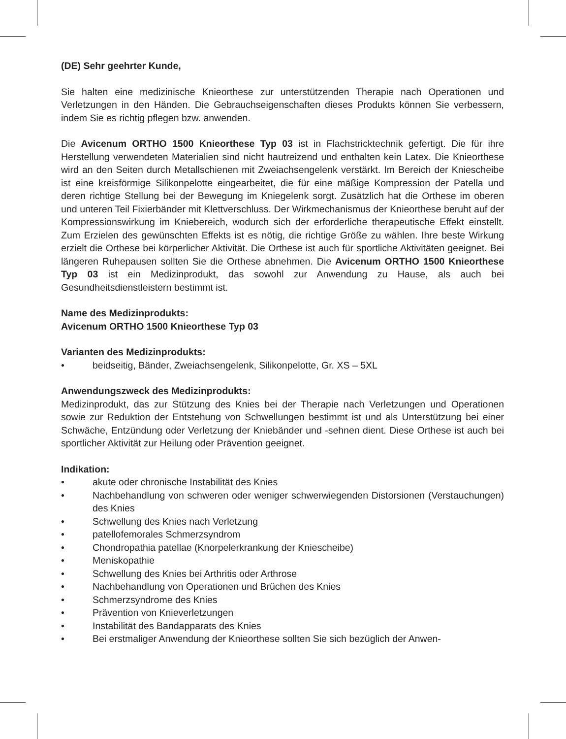(DE) Sehr geehrter Kunde,
Sie halten eine medizinische Knieorthese zur unterstützenden Therapie nach Operationen und Verletzungen in den Händen. Die Gebrauchseigenschaften dieses Produkts können Sie verbessern, indem Sie es richtig pflegen bzw. anwenden.
Die Avicenum ORTHO 1500 Knieorthese Typ 03 ist in Flachstricktechnik gefertigt. Die für ihre Herstellung verwendeten Materialien sind nicht hautreizend und enthalten kein Latex. Die Knieorthese wird an den Seiten durch Metallschienen mit Zweiachsengelenk verstärkt. Im Bereich der Kniescheibe ist eine kreisförmige Silikonpelotte eingearbeitet, die für eine mäßige Kompression der Patella und deren richtige Stellung bei der Bewegung im Kniegelenk sorgt. Zusätzlich hat die Orthese im oberen und unteren Teil Fixierbänder mit Klettverschluss. Der Wirkmechanismus der Knieorthese beruht auf der Kompressionswirkung im Kniebereich, wodurch sich der erforderliche therapeutische Effekt einstellt. Zum Erzielen des gewünschten Effekts ist es nötig, die richtige Größe zu wählen. Ihre beste Wirkung erzielt die Orthese bei körperlicher Aktivität. Die Orthese ist auch für sportliche Aktivitäten geeignet. Bei längeren Ruhepausen sollten Sie die Orthese abnehmen. Die Avicenum ORTHO 1500 Knieorthese Typ 03 ist ein Medizinprodukt, das sowohl zur Anwendung zu Hause, als auch bei Gesundheitsdienstleistern bestimmt ist.
Name des Medizinprodukts:
Avicenum ORTHO 1500 Knieorthese Typ 03
Varianten des Medizinprodukts:
• beidseitig, Bänder, Zweiachsengelenk, Silikonpelotte, Gr. XS – 5XL
Anwendungszweck des Medizinprodukts:
Medizinprodukt, das zur Stützung des Knies bei der Therapie nach Verletzungen und Operationen sowie zur Reduktion der Entstehung von Schwellungen bestimmt ist und als Unterstützung bei einer Schwäche, Entzündung oder Verletzung der Kniebänder und -sehnen dient. Diese Orthese ist auch bei sportlicher Aktivität zur Heilung oder Prävention geeignet.
Indikation:
• akute oder chronische Instabilität des Knies
• Nachbehandlung von schweren oder weniger schwerwiegenden Distorsionen (Verstauchungen) des Knies
• Schwellung des Knies nach Verletzung
• patellofemorales Schmerzsyndrom
• Chondropathia patellae (Knorpelerkrankung der Kniescheibe)
• Meniskopathie
• Schwellung des Knies bei Arthritis oder Arthrose
• Nachbehandlung von Operationen und Brüchen des Knies
• Schmerzsyndrome des Knies
• Prävention von Knieverletzungen
• Instabilität des Bandapparats des Knies
• Bei erstmaliger Anwendung der Knieorthese sollten Sie sich bezüglich der Anwen-